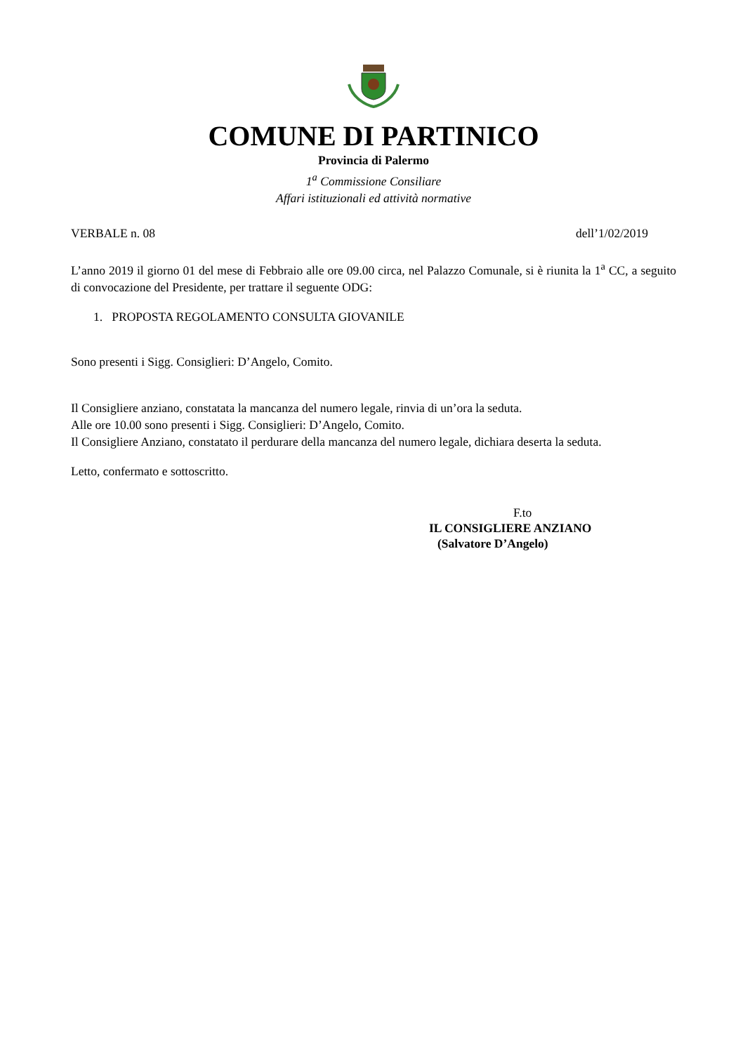COMUNE DI PARTINICO
Provincia di Palermo
1<sup>a</sup> Commissione Consiliare
Affari istituzionali ed attività normative
VERBALE n. 08 dell’1/02/2019
L’anno 2019 il giorno 01 del mese di Febbraio alle ore 09.00 circa, nel Palazzo Comunale, si è riunita la 1<sup>a</sup> CC, a seguito di convocazione del Presidente, per trattare il seguente ODG:
1. PROPOSTA REGOLAMENTO CONSULTA GIOVANILE
Sono presenti i Sigg. Consiglieri: D’Angelo, Comito.
Il Consigliere anziano, constatata la mancanza del numero legale, rinvia di un’ora la seduta.
Alle ore 10.00 sono presenti i Sigg. Consiglieri: D’Angelo, Comito.
Il Consigliere Anziano, constatato il perdurare della mancanza del numero legale, dichiara deserta la seduta.
Letto, confermato e sottoscritto.
F.to
IL CONSIGLIERE ANZIANO
(Salvatore D’Angelo)